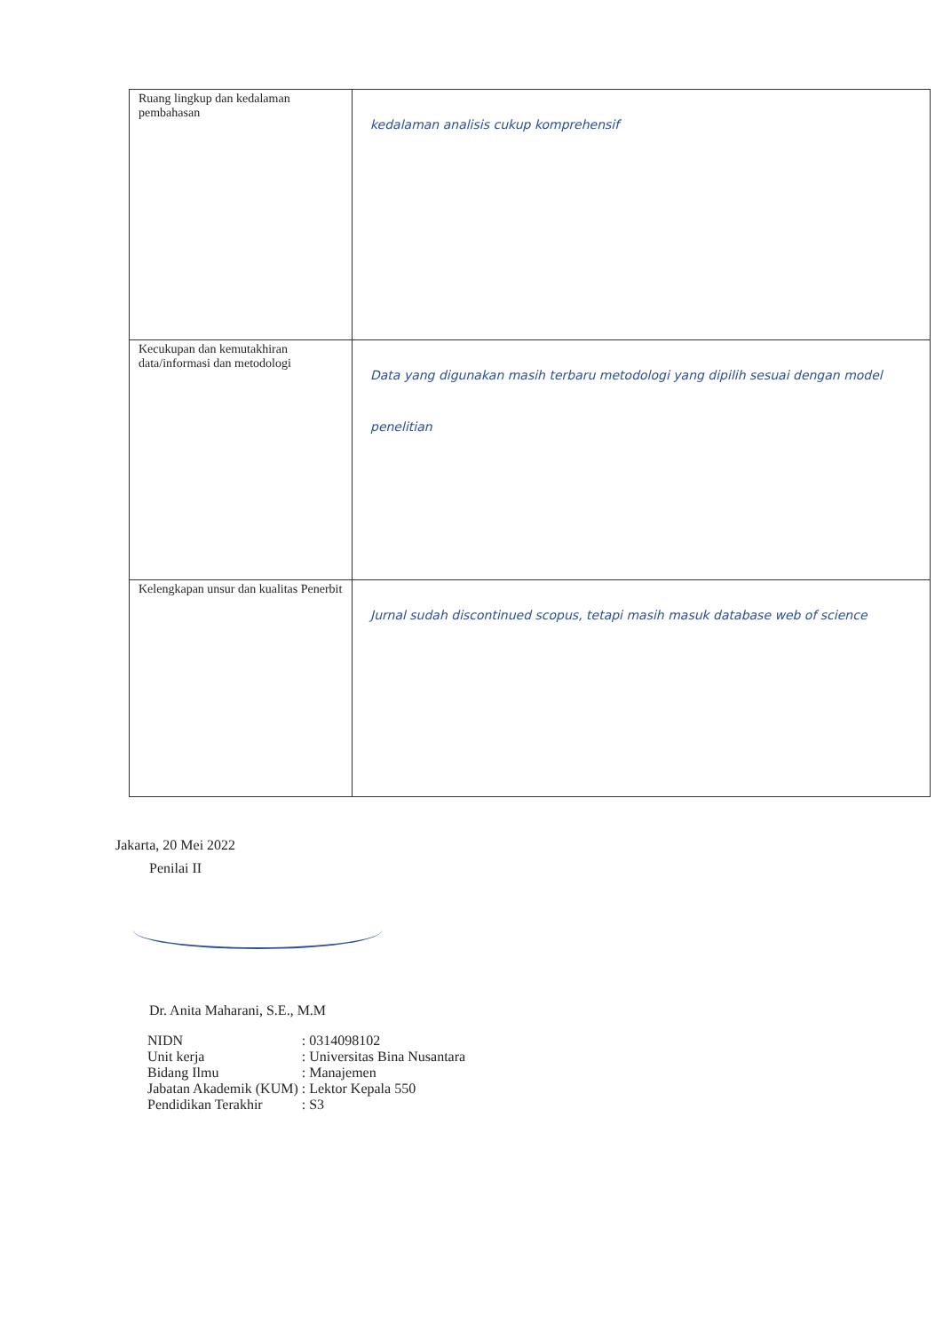| Ruang lingkup dan kedalaman pembahasan | kedalaman analisis cukup komprehensif |
| Kecukupan dan kemutakhiran data/informasi dan metodologi | Data yang digunakan masih terbaru metodologi yang dipilih sesuai dengan model penelitian |
| Kelengkapan unsur dan kualitas Penerbit | Jurnal sudah discontinued scopus, tetapi masih masuk database web of science |
Jakarta, 20 Mei 2022
Penilai II
Dr. Anita Maharani, S.E., M.M
| NIDN | : 0314098102 |
| Unit kerja | : Universitas Bina Nusantara |
| Bidang Ilmu | : Manajemen |
| Jabatan Akademik (KUM) | : Lektor Kepala 550 |
| Pendidikan Terakhir | : S3 |